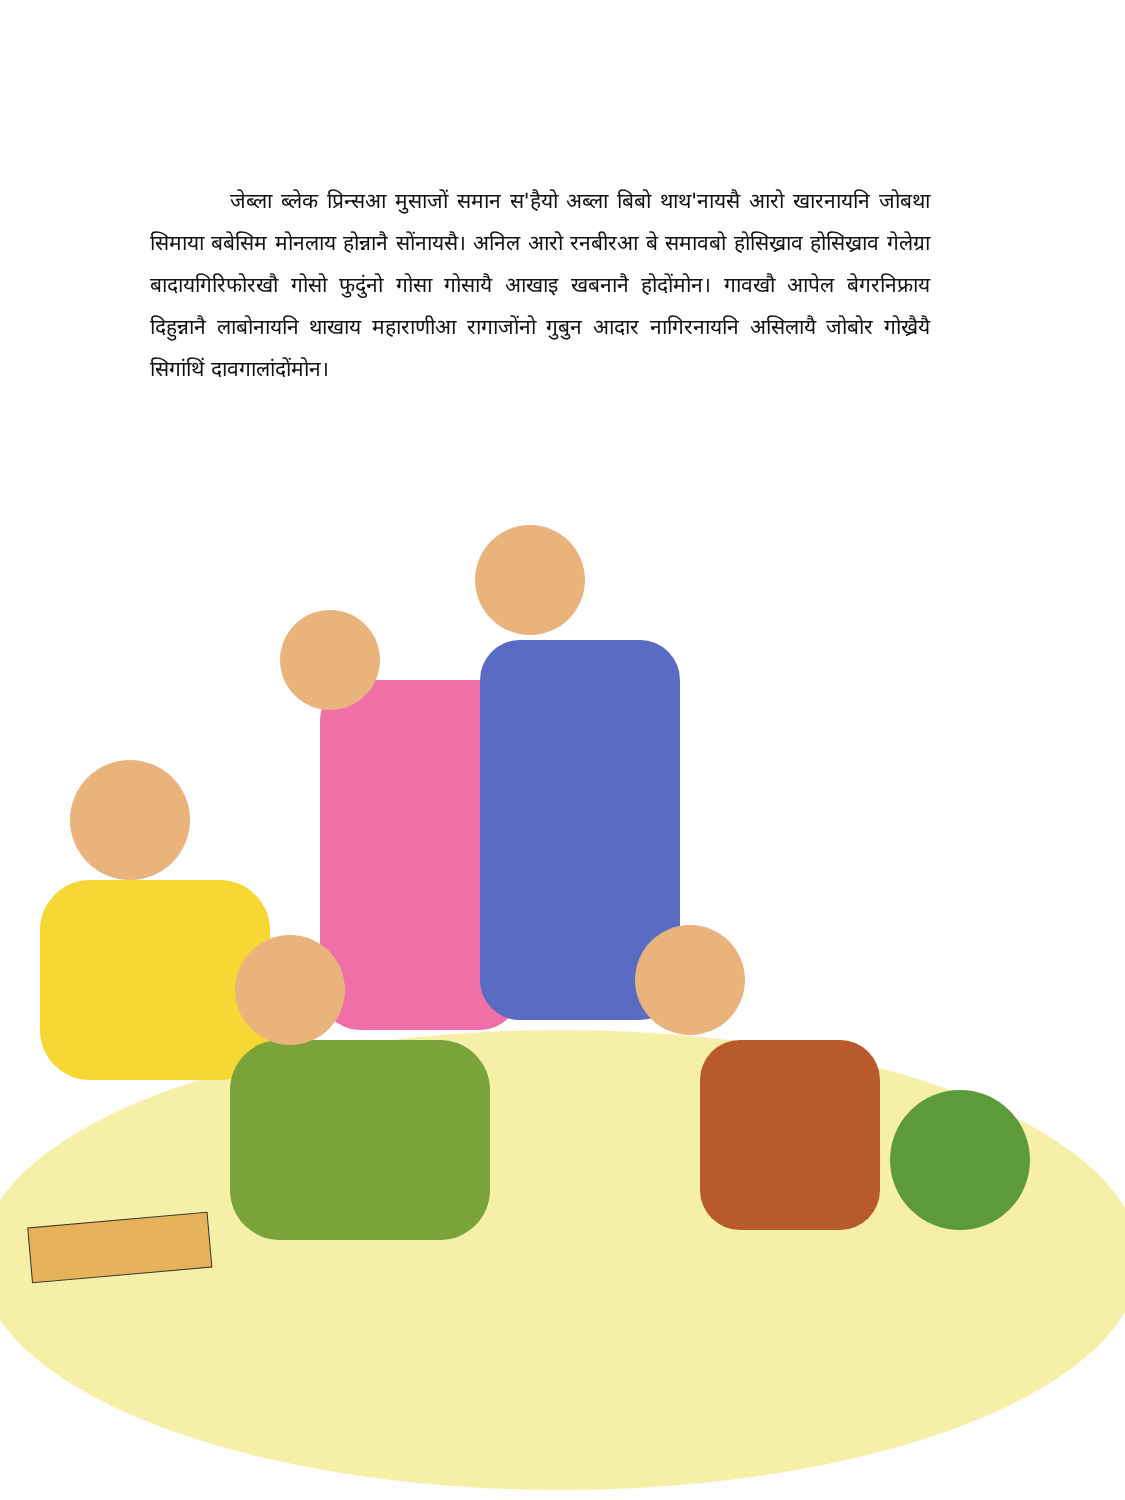जेब्ला ब्लेक प्रिन्सआ मुसाजों समान स'हैयो अब्ला बिबो थाथ'नायसै आरो खारनायनि जोबथा सिमाया बबेसिम मोनलाय होन्नानै सोंनायसै। अनिल आरो रनबीरआ बे समावबो होसिख्राव होसिख्राव गेलेग्रा बादायगिरिफोरखौ गोसो फुदुंनो गोसा गोसायै आखाइ खबनानै होदोंमोन। गावखौ आपेल बेगरनिफ्राय दिहुन्नानै लाबोनायनि थाखाय महाराणीआ रागाजोंनो गुबुन आदार नागिरनायनि असिलायै जोबोर गोख्रैयै सिगांथिं दावगालांदोंमोन।